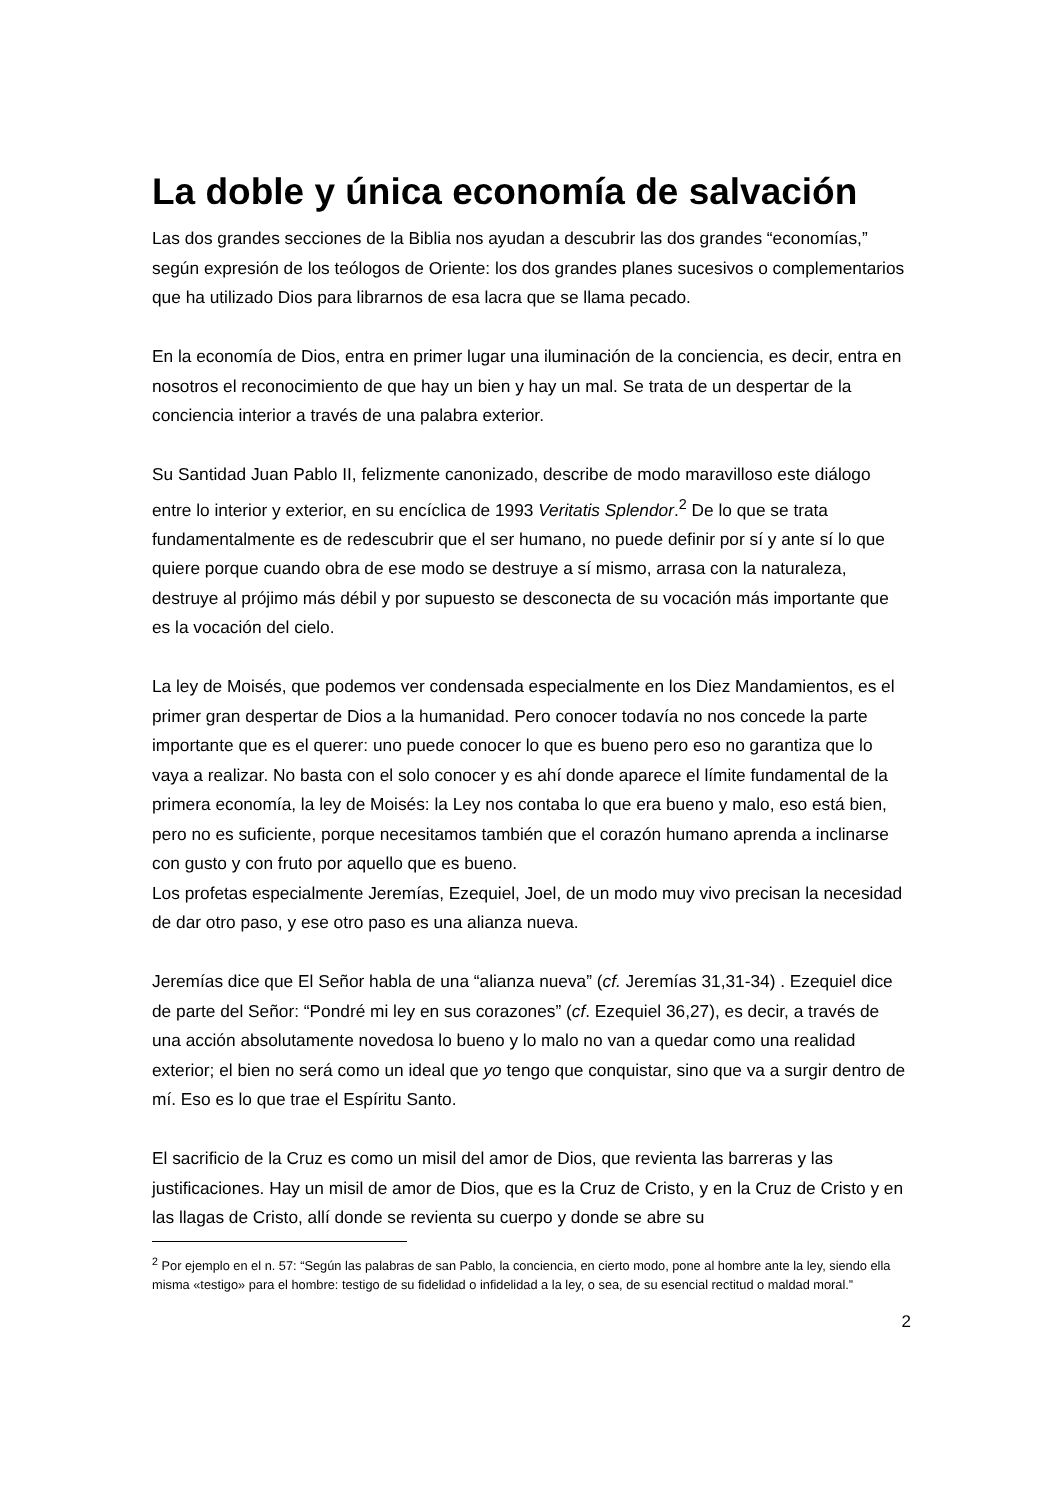La doble y única economía de salvación
Las dos grandes secciones de la Biblia nos ayudan a descubrir las dos grandes “economías,” según expresión de los teólogos de Oriente: los dos grandes planes sucesivos o complementarios que ha utilizado Dios para librarnos de esa lacra que se llama pecado.
En la economía de Dios, entra en primer lugar una iluminación de la conciencia, es decir, entra en nosotros el reconocimiento de que hay un bien y hay un mal. Se trata de un despertar de la conciencia interior a través de una palabra exterior.
Su Santidad Juan Pablo II, felizmente canonizado, describe de modo maravilloso este diálogo entre lo interior y exterior, en su encíclica de 1993 Veritatis Splendor.<sup>2</sup> De lo que se trata fundamentalmente es de redescubrir que el ser humano, no puede definir por sí y ante sí lo que quiere porque cuando obra de ese modo se destruye a sí mismo, arrasa con la naturaleza, destruye al prójimo más débil y por supuesto se desconecta de su vocación más importante que es la vocación del cielo.
La ley de Moisés, que podemos ver condensada especialmente en los Diez Mandamientos, es el primer gran despertar de Dios a la humanidad. Pero conocer todavía no nos concede la parte importante que es el querer: uno puede conocer lo que es bueno pero eso no garantiza que lo vaya a realizar. No basta con el solo conocer y es ahí donde aparece el límite fundamental de la primera economía, la ley de Moisés: la Ley nos contaba lo que era bueno y malo, eso está bien, pero no es suficiente, porque necesitamos también que el corazón humano aprenda a inclinarse con gusto y con fruto por aquello que es bueno.
Los profetas especialmente Jeremías, Ezequiel, Joel, de un modo muy vivo precisan la necesidad de dar otro paso, y ese otro paso es una alianza nueva.
Jeremías dice que El Señor habla de una “alianza nueva” (cf. Jeremías 31,31-34) . Ezequiel dice de parte del Señor: “Pondré mi ley en sus corazones” (cf. Ezequiel 36,27), es decir, a través de una acción absolutamente novedosa lo bueno y lo malo no van a quedar como una realidad exterior; el bien no será como un ideal que yo tengo que conquistar, sino que va a surgir dentro de mí. Eso es lo que trae el Espíritu Santo.
El sacrificio de la Cruz es como un misil del amor de Dios, que revienta las barreras y las justificaciones. Hay un misil de amor de Dios, que es la Cruz de Cristo, y en la Cruz de Cristo y en las llagas de Cristo, allí donde se revienta su cuerpo y donde se abre su
<sup>2</sup> Por ejemplo en el n. 57: “Según las palabras de san Pablo, la conciencia, en cierto modo, pone al hombre ante la ley, siendo ella misma «testigo» para el hombre: testigo de su fidelidad o infidelidad a la ley, o sea, de su esencial rectitud o maldad moral.”
2